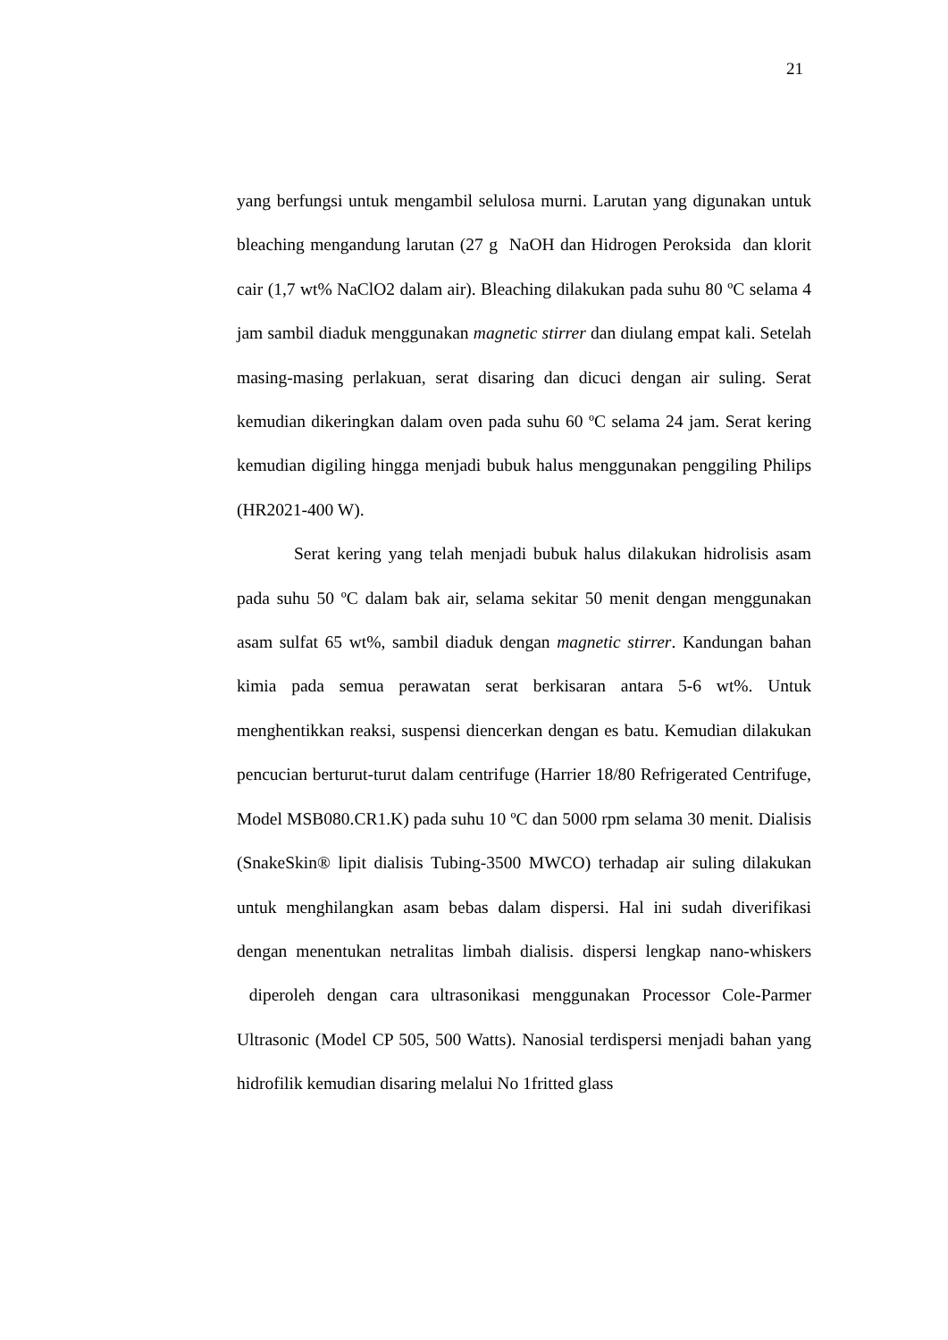21
yang berfungsi untuk mengambil selulosa murni. Larutan yang digunakan untuk bleaching mengandung larutan (27 g NaOH dan Hidrogen Peroksida dan klorit cair (1,7 wt% NaClO2 dalam air). Bleaching dilakukan pada suhu 80 ºC selama 4 jam sambil diaduk menggunakan magnetic stirrer dan diulang empat kali. Setelah masing-masing perlakuan, serat disaring dan dicuci dengan air suling. Serat kemudian dikeringkan dalam oven pada suhu 60 ºC selama 24 jam. Serat kering kemudian digiling hingga menjadi bubuk halus menggunakan penggiling Philips (HR2021-400 W).
Serat kering yang telah menjadi bubuk halus dilakukan hidrolisis asam pada suhu 50 ºC dalam bak air, selama sekitar 50 menit dengan menggunakan asam sulfat 65 wt%, sambil diaduk dengan magnetic stirrer. Kandungan bahan kimia pada semua perawatan serat berkisaran antara 5-6 wt%. Untuk menghentikkan reaksi, suspensi diencerkan dengan es batu. Kemudian dilakukan pencucian berturut-turut dalam centrifuge (Harrier 18/80 Refrigerated Centrifuge, Model MSB080.CR1.K) pada suhu 10 ºC dan 5000 rpm selama 30 menit. Dialisis (SnakeSkin® lipit dialisis Tubing-3500 MWCO) terhadap air suling dilakukan untuk menghilangkan asam bebas dalam dispersi. Hal ini sudah diverifikasi dengan menentukan netralitas limbah dialisis. dispersi lengkap nano-whiskers diperoleh dengan cara ultrasonikasi menggunakan Processor Cole-Parmer Ultrasonic (Model CP 505, 500 Watts). Nanosial terdispersi menjadi bahan yang hidrofilik kemudian disaring melalui No 1fritted glass